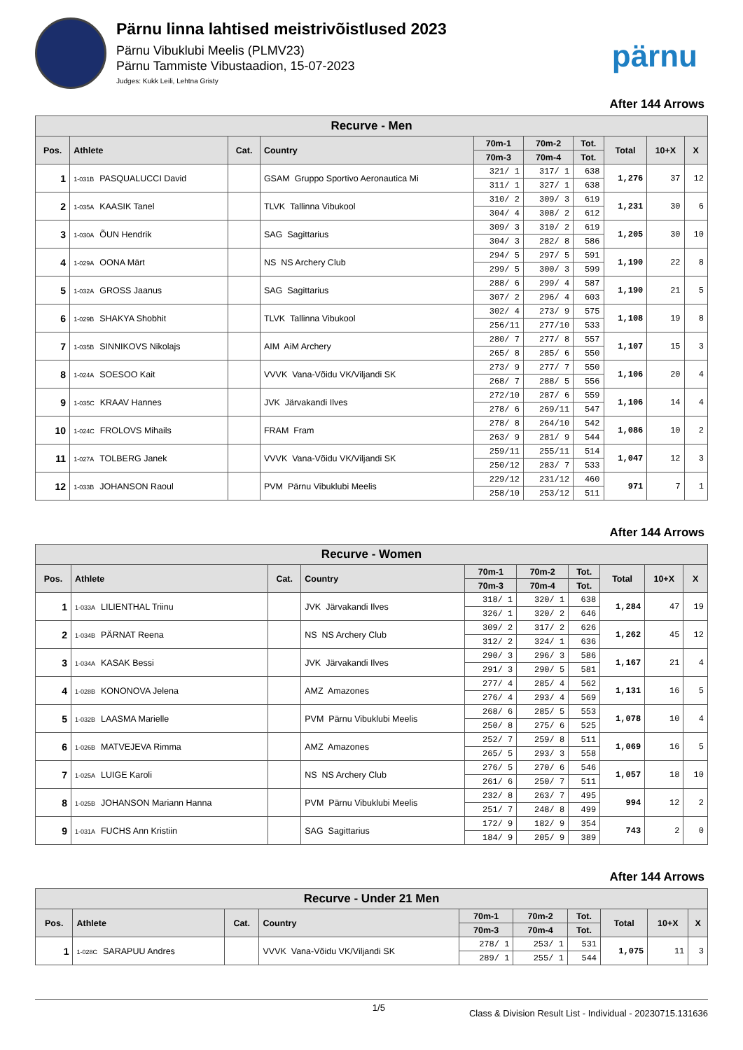Pärnu linna lahtised meistrivõistlused 2023
Pärnu Vibuklubi Meelis (PLMV23)
Pärnu Tammiste Vibustaadion, 15-07-2023
Judges: Kukk Leili, Lehtna Gristy
pärnu
After 144 Arrows
| Recurve - Men | | | | | | | | | |
| --- | --- | --- | --- | --- | --- | --- | --- | --- | --- |
| Pos. | Athlete | Cat. | Country | 70m-1 | 70m-2 | Tot. | Total | 10+X | X |
| | | | | 70m-3 | 70m-4 | Tot. | | | |
| 1 | 1-031B PASQUALUCCI David | | GSAM Gruppo Sportivo Aeronautica Mi | 321/ 1 | 317/ 1 | 638 | 1,276 | 37 | 12 |
| | | | | 311/ 1 | 327/ 1 | 638 | | | |
| 2 | 1-035A KAASIK Tanel | | TLVK Tallinna Vibukool | 310/ 2 | 309/ 3 | 619 | 1,231 | 30 | 6 |
| | | | | 304/ 4 | 308/ 2 | 612 | | | |
| 3 | 1-030A ÕUN Hendrik | | SAG Sagittarius | 309/ 3 | 310/ 2 | 619 | 1,205 | 30 | 10 |
| | | | | 304/ 3 | 282/ 8 | 586 | | | |
| 4 | 1-029A OONA Märt | | NS NS Archery Club | 294/ 5 | 297/ 5 | 591 | 1,190 | 22 | 8 |
| | | | | 299/ 5 | 300/ 3 | 599 | | | |
| 5 | 1-032A GROSS Jaanus | | SAG Sagittarius | 288/ 6 | 299/ 4 | 587 | 1,190 | 21 | 5 |
| | | | | 307/ 2 | 296/ 4 | 603 | | | |
| 6 | 1-029B SHAKYA Shobhit | | TLVK Tallinna Vibukool | 302/ 4 | 273/ 9 | 575 | 1,108 | 19 | 8 |
| | | | | 256/11 | 277/10 | 533 | | | |
| 7 | 1-035B SINNIKOVS Nikolajs | | AIM AiM Archery | 280/ 7 | 277/ 8 | 557 | 1,107 | 15 | 3 |
| | | | | 265/ 8 | 285/ 6 | 550 | | | |
| 8 | 1-024A SOESOO Kait | | VVVK Vana-Võidu VK/Viljandi SK | 273/ 9 | 277/ 7 | 550 | 1,106 | 20 | 4 |
| | | | | 268/ 7 | 288/ 5 | 556 | | | |
| 9 | 1-035C KRAAV Hannes | | JVK Järvakandi Ilves | 272/10 | 287/ 6 | 559 | 1,106 | 14 | 4 |
| | | | | 278/ 6 | 269/11 | 547 | | | |
| 10 | 1-024C FROLOVS Mihails | | FRAM Fram | 278/ 8 | 264/10 | 542 | 1,086 | 10 | 2 |
| | | | | 263/ 9 | 281/ 9 | 544 | | | |
| 11 | 1-027A TOLBERG Janek | | VVVK Vana-Võidu VK/Viljandi SK | 259/11 | 255/11 | 514 | 1,047 | 12 | 3 |
| | | | | 250/12 | 283/ 7 | 533 | | | |
| 12 | 1-033B JOHANSON Raoul | | PVM Pärnu Vibuklubi Meelis | 229/12 | 231/12 | 460 | 971 | 7 | 1 |
| | | | | 258/10 | 253/12 | 511 | | | |
After 144 Arrows
| Recurve - Women | | | | | | | | | |
| --- | --- | --- | --- | --- | --- | --- | --- | --- | --- |
| Pos. | Athlete | Cat. | Country | 70m-1 | 70m-2 | Tot. | Total | 10+X | X |
| | | | | 70m-3 | 70m-4 | Tot. | | | |
| 1 | 1-033A LILIENTHAL Triinu | | JVK Järvakandi Ilves | 318/ 1 | 320/ 1 | 638 | 1,284 | 47 | 19 |
| | | | | 326/ 1 | 320/ 2 | 646 | | | |
| 2 | 1-034B PÄRNAT Reena | | NS NS Archery Club | 309/ 2 | 317/ 2 | 626 | 1,262 | 45 | 12 |
| | | | | 312/ 2 | 324/ 1 | 636 | | | |
| 3 | 1-034A KASAK Bessi | | JVK Järvakandi Ilves | 290/ 3 | 296/ 3 | 586 | 1,167 | 21 | 4 |
| | | | | 291/ 3 | 290/ 5 | 581 | | | |
| 4 | 1-028B KONONOVA Jelena | | AMZ Amazones | 277/ 4 | 285/ 4 | 562 | 1,131 | 16 | 5 |
| | | | | 276/ 4 | 293/ 4 | 569 | | | |
| 5 | 1-032B LAASMA Marielle | | PVM Pärnu Vibuklubi Meelis | 268/ 6 | 285/ 5 | 553 | 1,078 | 10 | 4 |
| | | | | 250/ 8 | 275/ 6 | 525 | | | |
| 6 | 1-026B MATVEJEVA Rimma | | AMZ Amazones | 252/ 7 | 259/ 8 | 511 | 1,069 | 16 | 5 |
| | | | | 265/ 5 | 293/ 3 | 558 | | | |
| 7 | 1-025A LUIGE Karoli | | NS NS Archery Club | 276/ 5 | 270/ 6 | 546 | 1,057 | 18 | 10 |
| | | | | 261/ 6 | 250/ 7 | 511 | | | |
| 8 | 1-025B JOHANSON Mariann Hanna | | PVM Pärnu Vibuklubi Meelis | 232/ 8 | 263/ 7 | 495 | 994 | 12 | 2 |
| | | | | 251/ 7 | 248/ 8 | 499 | | | |
| 9 | 1-031A FUCHS Ann Kristiin | | SAG Sagittarius | 172/ 9 | 182/ 9 | 354 | 743 | 2 | 0 |
| | | | | 184/ 9 | 205/ 9 | 389 | | | |
After 144 Arrows
| Recurve - Under 21 Men | | | | | | | | | |
| --- | --- | --- | --- | --- | --- | --- | --- | --- | --- |
| Pos. | Athlete | Cat. | Country | 70m-1 | 70m-2 | Tot. | Total | 10+X | X |
| | | | | 70m-3 | 70m-4 | Tot. | | | |
| 1 | 1-028C SARAPUU Andres | | VVVK Vana-Võidu VK/Viljandi SK | 278/ 1 | 253/ 1 | 531 | 1,075 | 11 | 3 |
| | | | | 289/ 1 | 255/ 1 | 544 | | | |
1/5
Class & Division Result List - Individual - 20230715.131636